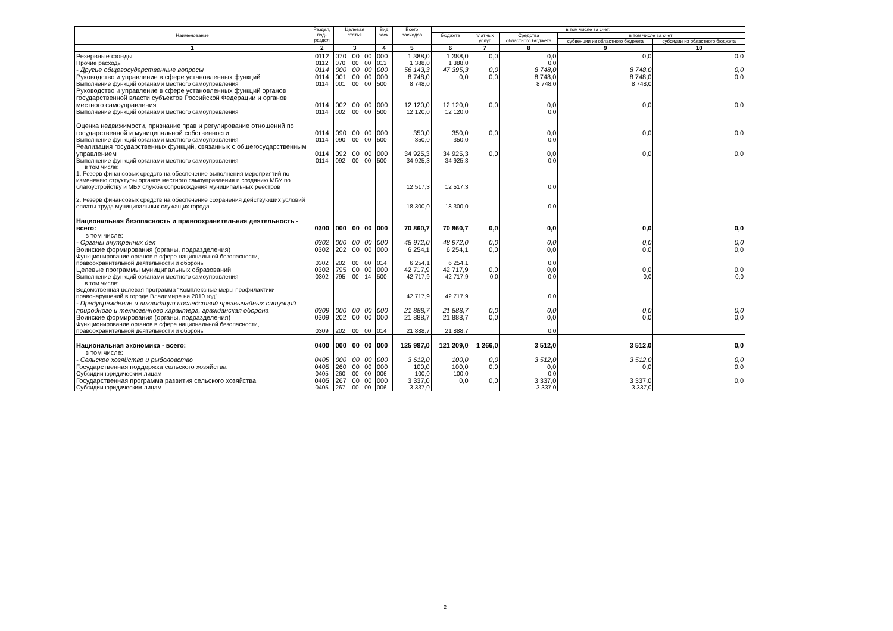| Наименование | Раздел, под- раздел | Целевая статья | | | Вид расх. | Всего расходов | в том числе за счет: | | | | |
| --- | --- | --- | --- | --- | --- | --- | --- | --- | --- | --- | --- |
| | | | | | | | бюджета | платных услуг | Средства областного бюджета | в том числе за счет: | |
| | | | | | | | | | | субвенции из областного бюджета | субсидии из областного бюджета |
| 1 | 2 | 3 | | | 4 | 5 | 6 | 7 | 8 | 9 | 10 |
| Резервные фонды | 0112 | 070 | 00 | 00 | 000 | 1 388,0 | 1 388,0 | 0,0 | 0,0 | 0,0 | 0,0 |
| Прочие расходы | 0112 | 070 | 00 | 00 | 013 | 1 388,0 | 1 388,0 | | 0,0 | | |
| - Другие общегосударственные вопросы | 0114 | 000 | 00 | 00 | 000 | 56 143,3 | 47 395,3 | 0,0 | 8 748,0 | 8 748,0 | 0,0 |
| Руководство и управление в сфере установленных функций | 0114 | 001 | 00 | 00 | 000 | 8 748,0 | 0,0 | 0,0 | 8 748,0 | 8 748,0 | 0,0 |
| Выполнение функций органами местного самоуправления | 0114 | 001 | 00 | 00 | 500 | 8 748,0 | | | 8 748,0 | 8 748,0 | |
| Руководство и управление в сфере установленных функций органов государственной власти субъектов Российской Федерации и органов местного самоуправления | 0114 | 002 | 00 | 00 | 000 | 12 120,0 | 12 120,0 | 0,0 | 0,0 | 0,0 | 0,0 |
| Выполнение функций органами местного самоуправления | 0114 | 002 | 00 | 00 | 500 | 12 120,0 | 12 120,0 | | 0,0 | | |
| Оценка недвижимости, признание прав и регулирование отношений по государственной и муниципальной собственности | 0114 | 090 | 00 | 00 | 000 | 350,0 | 350,0 | 0,0 | 0,0 | 0,0 | 0,0 |
| Выполнение функций органами местного самоуправления | 0114 | 090 | 00 | 00 | 500 | 350,0 | 350,0 | | 0,0 | | |
| Реализация государственных функций, связанных с общегосударственным управлением | 0114 | 092 | 00 | 00 | 000 | 34 925,3 | 34 925,3 | 0,0 | 0,0 | 0,0 | 0,0 |
| Выполнение функций органами местного самоуправления | 0114 | 092 | 00 | 00 | 500 | 34 925,3 | 34 925,3 | | 0,0 | | |
| в том числе: | | | | | | | | | | | |
| 1. Резерв финансовых средств на обеспечение выполнения мероприятий по изменению структуры органов местного самоуправления и созданию МБУ по благоустройству и МБУ служба сопровождения муниципальных реестров | | | | | | 12 517,3 | 12 517,3 | | 0,0 | | |
| 2. Резерв финансовых средств на обеспечение сохранения действующих условий оплаты труда муниципальных служащих города | | | | | | 18 300,0 | 18 300,0 | | 0,0 | | |
| Национальная безопасность и правоохранительная деятельность - всего: | 0300 | 000 | 00 | 00 | 000 | 70 860,7 | 70 860,7 | 0,0 | 0,0 | 0,0 | 0,0 |
| в том числе: | | | | | | | | | | | |
| - Органы внутренних дел | 0302 | 000 | 00 | 00 | 000 | 48 972,0 | 48 972,0 | 0,0 | 0,0 | 0,0 | 0,0 |
| Воинские формирования (органы, подразделения) | 0302 | 202 | 00 | 00 | 000 | 6 254,1 | 6 254,1 | 0,0 | 0,0 | 0,0 | 0,0 |
| Функционирование органов в сфере национальной безопасности, правоохранительной деятельности и обороны | 0302 | 202 | 00 | 00 | 014 | 6 254,1 | 6 254,1 | | 0,0 | | |
| Целевые программы муниципальных образований | 0302 | 795 | 00 | 00 | 000 | 42 717,9 | 42 717,9 | 0,0 | 0,0 | 0,0 | 0,0 |
| Выполнение функций органами местного самоуправления | 0302 | 795 | 00 | 14 | 500 | 42 717,9 | 42 717,9 | 0,0 | 0,0 | 0,0 | 0,0 |
| в том числе: | | | | | | | | | | | |
| Ведомственная целевая программа "Комплексные меры профилактики правонарушений в городе Владимире на 2010 год" | | | | | | 42 717,9 | 42 717,9 | | 0,0 | | |
| - Предупреждение и ликвидация последствий чрезвычайных ситуаций природного и техногенного характера, гражданская оборона | 0309 | 000 | 00 | 00 | 000 | 21 888,7 | 21 888,7 | 0,0 | 0,0 | 0,0 | 0,0 |
| Воинские формирования (органы, подразделения) | 0309 | 202 | 00 | 00 | 000 | 21 888,7 | 21 888,7 | 0,0 | 0,0 | 0,0 | 0,0 |
| Функционирование органов в сфере национальной безопасности, правоохранительной деятельности и обороны | 0309 | 202 | 00 | 00 | 014 | 21 888,7 | 21 888,7 | | 0,0 | | |
| Национальная экономика - всего: | 0400 | 000 | 00 | 00 | 000 | 125 987,0 | 121 209,0 | 1 266,0 | 3 512,0 | 3 512,0 | 0,0 |
| в том числе: | | | | | | | | | | | |
| - Сельское хозяйство и рыболовство | 0405 | 000 | 00 | 00 | 000 | 3 612,0 | 100,0 | 0,0 | 3 512,0 | 3 512,0 | 0,0 |
| Государственная поддержка сельского хозяйства | 0405 | 260 | 00 | 00 | 000 | 100,0 | 100,0 | 0,0 | 0,0 | 0,0 | 0,0 |
| Субсидии юридическим лицам | 0405 | 260 | 00 | 00 | 006 | 100,0 | 100,0 | | 0,0 | | |
| Государственная программа развития сельского хозяйства | 0405 | 267 | 00 | 00 | 000 | 3 337,0 | 0,0 | 0,0 | 3 337,0 | 3 337,0 | 0,0 |
| Субсидии юридическим лицам | 0405 | 267 | 00 | 00 | 006 | 3 337,0 | | | 3 337,0 | 3 337,0 | |
2